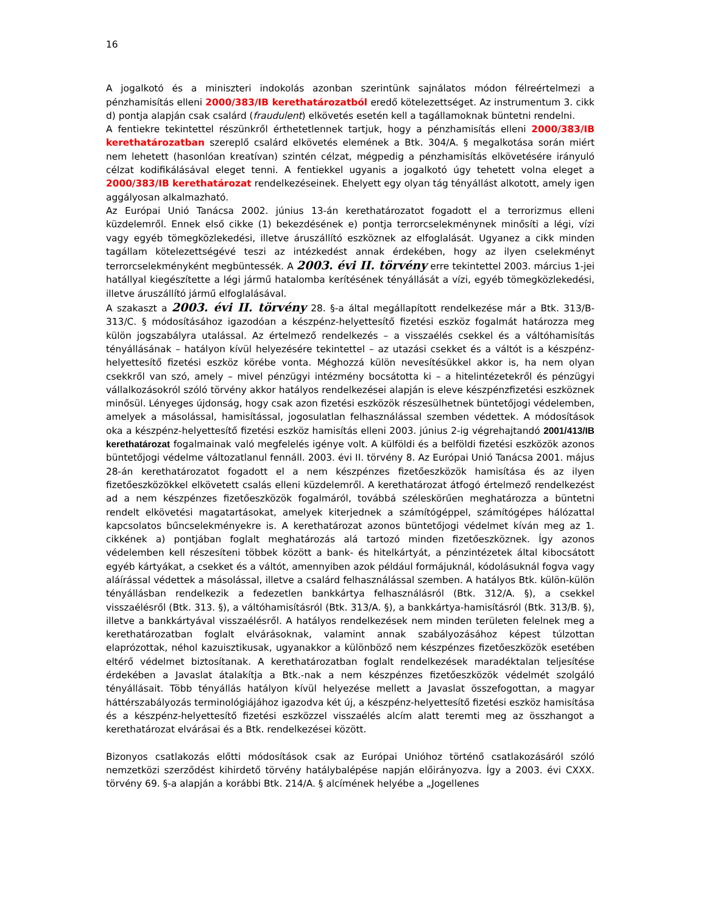16
A jogalkotó és a miniszteri indokolás azonban szerintünk sajnálatos módon félreértelmezi a pénzhamisítás elleni 2000/383/IB kerethatározatból eredő kötelezettséget. Az instrumentum 3. cikk d) pontja alapján csak csalárd (fraudulent) elkövetés esetén kell a tagállamoknak büntetni rendelni.
A fentiekre tekintettel részünkről érthetetlennek tartjuk, hogy a pénzhamisítás elleni 2000/383/IB kerethatározatban szereplő csalárd elkövetés elemének a Btk. 304/A. § megalkotása során miért nem lehetett (hasonlóan kreatívan) szintén célzat, mégpedig a pénzhamisítás elkövetésére irányuló célzat kodifikálásával eleget tenni. A fentiekkel ugyanis a jogalkotó úgy tehetett volna eleget a 2000/383/IB kerethatározat rendelkezéseinek. Ehelyett egy olyan tág tényállást alkotott, amely igen aggályosan alkalmazható.
Az Európai Unió Tanácsa 2002. június 13-án kerethatározatot fogadott el a terrorizmus elleni küzdelemről. Ennek első cikke (1) bekezdésének e) pontja terrorcselekménynek minősíti a légi, vízi vagy egyéb tömegközlekedési, illetve áruszállító eszköznek az elfoglalását. Ugyanez a cikk minden tagállam kötelezettségévé teszi az intézkedést annak érdekében, hogy az ilyen cselekményt terrorcselekményként megbüntessék. A 2003. évi II. törvény erre tekintettel 2003. március 1-jei hatállyal kiegészítette a légi jármű hatalomba kerítésének tényállását a vízi, egyéb tömegközlekedési, illetve áruszállító jármű elfoglalásával.
A szakaszt a 2003. évi II. törvény 28. §-a által megállapított rendelkezése már a Btk. 313/B-313/C. § módosításához igazodóan a készpénz-helyettesítő fizetési eszköz fogalmát határozza meg külön jogszabályra utalással. Az értelmező rendelkezés – a visszaélés csekkel és a váltóhamisítás tényállásának – hatályon kívül helyezésére tekintettel – az utazási csekket és a váltót is a készpénz-helyettesítő fizetési eszköz körébe vonta. Méghozzá külön nevesítésükkel akkor is, ha nem olyan csekkről van szó, amely – mivel pénzügyi intézmény bocsátotta ki – a hitelintézetekről és pénzügyi vállalkozásokról szóló törvény akkor hatályos rendelkezései alapján is eleve készpénzfizetési eszköznek minősül. Lényeges újdonság, hogy csak azon fizetési eszközök részesülhetnek büntetőjogi védelemben, amelyek a másolással, hamisítással, jogosulatlan felhasználással szemben védettek. A módosítások oka a készpénz-helyettesítő fizetési eszköz hamisítás elleni 2003. június 2-ig végrehajtandó 2001/413/IB kerethatározat fogalmainak való megfelelés igénye volt. A külföldi és a belföldi fizetési eszközök azonos büntetőjogi védelme változatlanul fennáll. 2003. évi II. törvény 8. Az Európai Unió Tanácsa 2001. május 28-án kerethatározatot fogadott el a nem készpénzes fizetőeszközök hamisítása és az ilyen fizetőeszközökkel elkövetett csalás elleni küzdelemről. A kerethatározat átfogó értelmező rendelkezést ad a nem készpénzes fizetőeszközök fogalmáról, továbbá széleskörűen meghatározza a büntetni rendelt elkövetési magatartásokat, amelyek kiterjednek a számítógéppel, számítógépes hálózattal kapcsolatos bűncselekményekre is. A kerethatározat azonos büntetőjogi védelmet kíván meg az 1. cikkének a) pontjában foglalt meghatározás alá tartozó minden fizetőeszköznek. Így azonos védelemben kell részesíteni többek között a bank- és hitelkártyát, a pénzintézetek által kibocsátott egyéb kártyákat, a csekket és a váltót, amennyiben azok például formájuknál, kódolásuknál fogva vagy aláírással védettek a másolással, illetve a csalárd felhasználással szemben. A hatályos Btk. külön-külön tényállásban rendelkezik a fedezetlen bankkártya felhasználásról (Btk. 312/A. §), a csekkel visszaélésről (Btk. 313. §), a váltóhamisításról (Btk. 313/A. §), a bankkártya-hamisításról (Btk. 313/B. §), illetve a bankkártyával visszaélésről. A hatályos rendelkezések nem minden területen felelnek meg a kerethatározatban foglalt elvárásoknak, valamint annak szabályozásához képest túlzottan elaprózottak, néhol kazuisztikusak, ugyanakkor a különböző nem készpénzes fizetőeszközök esetében eltérő védelmet biztosítanak. A kerethatározatban foglalt rendelkezések maradéktalan teljesítése érdekében a Javaslat átalakítja a Btk.-nak a nem készpénzes fizetőeszközök védelmét szolgáló tényállásait. Több tényállás hatályon kívül helyezése mellett a Javaslat összefogottan, a magyar háttérszabályozás terminológiájához igazodva két új, a készpénz-helyettesítő fizetési eszköz hamisítása és a készpénz-helyettesítő fizetési eszközzel visszaélés alcím alatt teremti meg az összhangot a kerethatározat elvárásai és a Btk. rendelkezései között.
Bizonyos csatlakozás előtti módosítások csak az Európai Unióhoz történő csatlakozásáról szóló nemzetközi szerződést kihirdető törvény hatálybalépése napján előirányozva. Így a 2003. évi CXXX. törvény 69. §-a alapján a korábbi Btk. 214/A. § alcímének helyébe a „Jogellenes